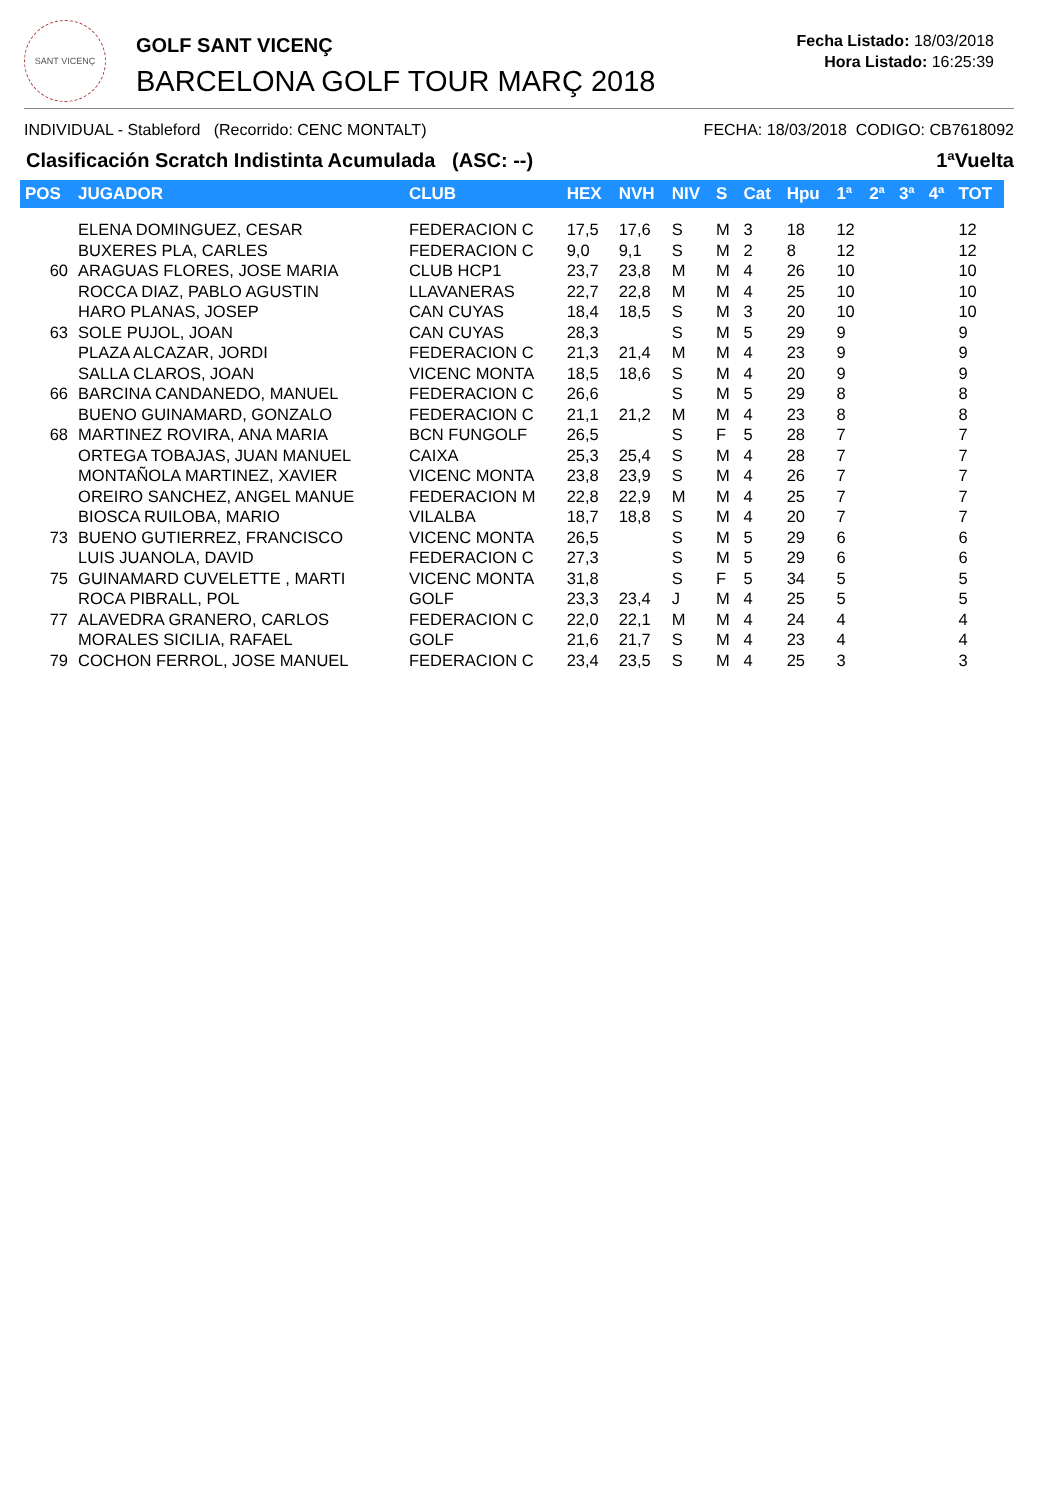SANT VICENÇ
GOLF SANT VICENÇ
BARCELONA GOLF TOUR MARÇ 2018
Fecha Listado: 18/03/2018
Hora Listado: 16:25:39
INDIVIDUAL - Stableford (Recorrido: CENC MONTALT) FECHA: 18/03/2018 CODIGO: CB7618092
Clasificación Scratch Indistinta Acumulada (ASC: --) 1ªVuelta
| POS | JUGADOR | CLUB | HEX | NVH | NIV | S | Cat | Hpu | 1ª | 2ª | 3ª | 4ª | TOT |
| --- | --- | --- | --- | --- | --- | --- | --- | --- | --- | --- | --- | --- | --- |
| | ELENA DOMINGUEZ, CESAR | FEDERACION C | 17,5 | 17,6 | S | M | 3 | 18 | 12 | | | | 12 |
| | BUXERES PLA, CARLES | FEDERACION C | 9,0 | 9,1 | S | M | 2 | 8 | 12 | | | | 12 |
| 60 | ARAGUAS FLORES, JOSE MARIA | CLUB HCP1 | 23,7 | 23,8 | M | M | 4 | 26 | 10 | | | | 10 |
| | ROCCA DIAZ, PABLO AGUSTIN | LLAVANERAS | 22,7 | 22,8 | M | M | 4 | 25 | 10 | | | | 10 |
| | HARO PLANAS, JOSEP | CAN CUYAS | 18,4 | 18,5 | S | M | 3 | 20 | 10 | | | | 10 |
| 63 | SOLE PUJOL, JOAN | CAN CUYAS | 28,3 | | S | M | 5 | 29 | 9 | | | | 9 |
| | PLAZA ALCAZAR, JORDI | FEDERACION C | 21,3 | 21,4 | M | M | 4 | 23 | 9 | | | | 9 |
| | SALLA CLAROS, JOAN | VICENC MONTA | 18,5 | 18,6 | S | M | 4 | 20 | 9 | | | | 9 |
| 66 | BARCINA CANDANEDO, MANUEL | FEDERACION C | 26,6 | | S | M | 5 | 29 | 8 | | | | 8 |
| | BUENO GUINAMARD, GONZALO | FEDERACION C | 21,1 | 21,2 | M | M | 4 | 23 | 8 | | | | 8 |
| 68 | MARTINEZ ROVIRA, ANA MARIA | BCN FUNGOLF | 26,5 | | S | F | 5 | 28 | 7 | | | | 7 |
| | ORTEGA TOBAJAS, JUAN MANUEL | CAIXA | 25,3 | 25,4 | S | M | 4 | 28 | 7 | | | | 7 |
| | MONTAÑOLA MARTINEZ, XAVIER | VICENC MONTA | 23,8 | 23,9 | S | M | 4 | 26 | 7 | | | | 7 |
| | OREIRO SANCHEZ, ANGEL MANUE | FEDERACION M | 22,8 | 22,9 | M | M | 4 | 25 | 7 | | | | 7 |
| | BIOSCA RUILOBA, MARIO | VILALBA | 18,7 | 18,8 | S | M | 4 | 20 | 7 | | | | 7 |
| 73 | BUENO GUTIERREZ, FRANCISCO | VICENC MONTA | 26,5 | | S | M | 5 | 29 | 6 | | | | 6 |
| | LUIS JUANOLA, DAVID | FEDERACION C | 27,3 | | S | M | 5 | 29 | 6 | | | | 6 |
| 75 | GUINAMARD CUVELETTE , MARTI | VICENC MONTA | 31,8 | | S | F | 5 | 34 | 5 | | | | 5 |
| | ROCA PIBRALL, POL | GOLF | 23,3 | 23,4 | J | M | 4 | 25 | 5 | | | | 5 |
| 77 | ALAVEDRA GRANERO, CARLOS | FEDERACION C | 22,0 | 22,1 | M | M | 4 | 24 | 4 | | | | 4 |
| | MORALES SICILIA, RAFAEL | GOLF | 21,6 | 21,7 | S | M | 4 | 23 | 4 | | | | 4 |
| 79 | COCHON FERROL, JOSE MANUEL | FEDERACION C | 23,4 | 23,5 | S | M | 4 | 25 | 3 | | | | 3 |